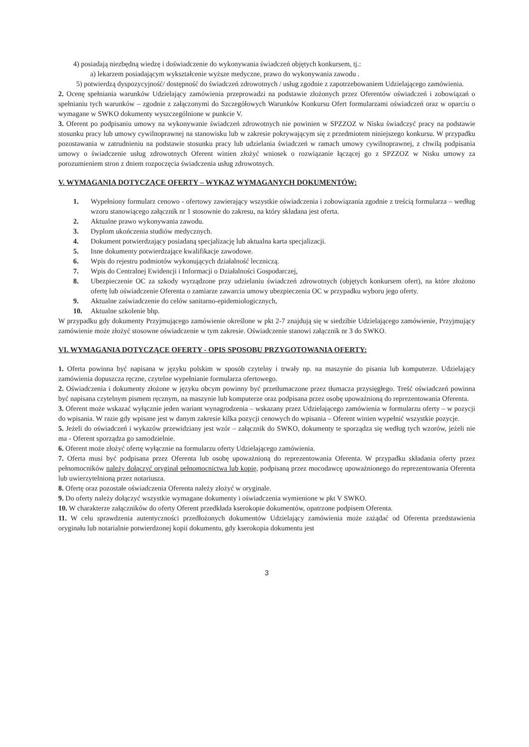4) posiadają niezbędną wiedzę i doświadczenie do wykonywania świadczeń objętych konkursem, tj.:
a) lekarzem posiadającym wykształcenie wyższe medyczne, prawo do wykonywania zawodu .
5) potwierdzą dyspozycyjność/ dostępność do świadczeń zdrowotnych / usług zgodnie z zapotrzebowaniem Udzielającego zamówienia.
2. Ocenę spełniania warunków Udzielający zamówienia przeprowadzi na podstawie złożonych przez Oferentów oświadczeń i zobowiązań o spełnianiu tych warunków – zgodnie z załączonymi do Szczegółowych Warunków Konkursu Ofert formularzami oświadczeń oraz w oparciu o wymagane w SWKO dokumenty wyszczególnione w punkcie V.
3. Oferent po podpisaniu umowy na wykonywanie świadczeń zdrowotnych nie powinien w SPZZOZ w Nisku świadczyć pracy na podstawie stosunku pracy lub umowy cywilnoprawnej na stanowisku lub w zakresie pokrywającym się z przedmiotem niniejszego konkursu. W przypadku pozostawania w zatrudnieniu na podstawie stosunku pracy lub udzielania świadczeń w ramach umowy cywilnoprawnej, z chwilą podpisania umowy o świadczenie usług zdrowotnych Oferent winien złożyć wniosek o rozwiązanie łączącej go z SPZZOZ w Nisku umowy za porozumieniem stron z dniem rozpoczęcia świadczenia usług zdrowotnych.
V. WYMAGANIA DOTYCZĄCE OFERTY – WYKAZ WYMAGANYCH DOKUMENTÓW:
1. Wypełniony formularz cenowo - ofertowy zawierający wszystkie oświadczenia i zobowiązania zgodnie z treścią formularza – według wzoru stanowiącego załącznik nr 1 stosownie do zakresu, na który składana jest oferta.
2. Aktualne prawo wykonywania zawodu.
3. Dyplom ukończenia studiów medycznych.
4. Dokument potwierdzający posiadaną specjalizację lub aktualna karta specjalizacji.
5. Inne dokumenty potwierdzające kwalifikacje zawodowe.
6. Wpis do rejestru podmiotów wykonujących działalność leczniczą.
7. Wpis do Centralnej Ewidencji i Informacji o Działalności Gospodarczej,
8. Ubezpieczenie OC za szkody wyrządzone przy udzielaniu świadczeń zdrowotnych (objętych konkursem ofert), na które złożono ofertę lub oświadczenie Oferenta o zamiarze zawarcia umowy ubezpieczenia OC w przypadku wyboru jego oferty.
9. Aktualne zaświadczenie do celów sanitarno-epidemiologicznych,
10. Aktualne szkolenie bhp.
W przypadku gdy dokumenty Przyjmującego zamówienie określone w pkt 2-7 znajdują się w siedzibie Udzielającego zamówienie, Przyjmujący zamówienie może złożyć stosowne oświadczenie w tym zakresie. Oświadczenie stanowi załącznik nr 3 do SWKO.
VI. WYMAGANIA DOTYCZĄCE OFERTY - OPIS SPOSOBU PRZYGOTOWANIA OFERTY:
1. Oferta powinna być napisana w języku polskim w sposób czytelny i trwały np. na maszynie do pisania lub komputerze. Udzielający zamówienia dopuszcza ręczne, czytelne wypełnianie formularza ofertowego.
2. Oświadczenia i dokumenty złożone w języku obcym powinny być przetłumaczone przez tłumacza przysięgłego. Treść oświadczeń powinna być napisana czytelnym pismem ręcznym, na maszynie lub komputerze oraz podpisana przez osobę upoważnioną do reprezentowania Oferenta.
3. Oferent może wskazać wyłącznie jeden wariant wynagrodzenia – wskazany przez Udzielającego zamówienia w formularzu oferty – w pozycji do wpisania. W razie gdy wpisane jest w danym zakresie kilka pozycji cenowych do wpisania – Oferent winien wypełnić wszystkie pozycje.
5. Jeżeli do oświadczeń i wykazów przewidziany jest wzór – załącznik do SWKO, dokumenty te sporządza się według tych wzorów, jeżeli nie ma - Oferent sporządza go samodzielnie.
6. Oferent może złożyć ofertę wyłącznie na formularzu oferty Udzielającego zamówienia.
7. Oferta musi być podpisana przez Oferenta lub osobę upoważnioną do reprezentowania Oferenta. W przypadku składania oferty przez pełnomocników należy dołączyć oryginał pełnomocnictwa lub kopię, podpisaną przez mocodawcę upoważnionego do reprezentowania Oferenta lub uwierzytelnioną przez notariusza.
8. Ofertę oraz pozostałe oświadczenia Oferenta należy złożyć w oryginale.
9. Do oferty należy dołączyć wszystkie wymagane dokumenty i oświadczenia wymienione w pkt V SWKO.
10. W charakterze załączników do oferty Oferent przedkłada kserokopie dokumentów, opatrzone podpisem Oferenta.
11. W celu sprawdzenia autentyczności przedłożonych dokumentów Udzielający zamówienia może zażądać od Oferenta przedstawienia oryginału lub notarialnie potwierdzonej kopii dokumentu, gdy kserokopia dokumentu jest
3